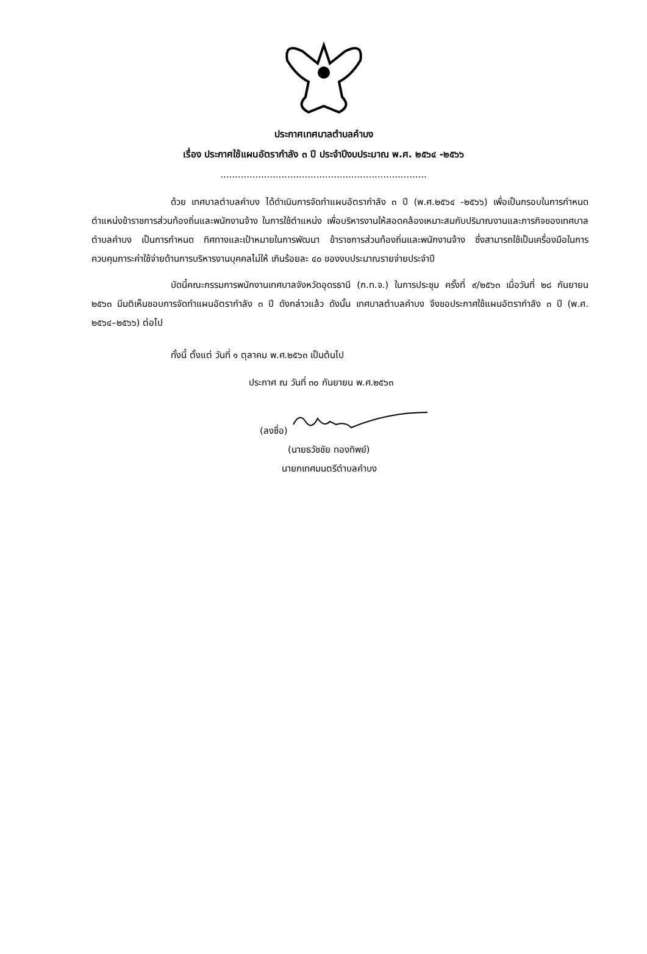ประกาศเทศบาลตำบลคำบง
เรื่อง ประกาศใช้แผนอัตรากำลัง ๓ ปี ประจำปีงบประมาณ พ.ศ. ๒๕๖๔ -๒๕๖๖
.......................................................................
ด้วย เทศบาลตำบลคำบง ได้ดำเนินการจัดทำแผนอัตรากำลัง ๓ ปี (พ.ศ.๒๕๖๔ -๒๕๖๖) เพื่อเป็นกรอบในการกำหนดตำแหน่งข้าราชการส่วนท้องถิ่นและพนักงานจ้าง ในการใช้ตำแหน่ง เพื่อบริหารงานให้สอดคล้องเหมาะสมกับปริมาณงานและภารกิจของเทศบาลตำบลคำบง เป็นการกำหนด ทิศทางและเป้าหมายในการพัฒนา ข้าราชการส่วนท้องถิ่นและพนักงานจ้าง ซึ่งสามารถใช้เป็นเครื่องมือในการ ควบคุมภาระค่าใช้จ่ายด้านการบริหารงานบุคคลไม่ให้ เกินร้อยละ ๔๐ ของงบประมาณรายจ่ายประจำปี
บัดนี้คณะกรรมการพนักงานเทศบาลจังหวัดอุดรธานี (ก.ท.จ.) ในการประชุม ครั้งที่ ๙/๒๕๖๓ เมื่อวันที่ ๒๘ กันยายน ๒๕๖๓ มีมติเห็นชอบการจัดทำแผนอัตรากำลัง ๓ ปี ดังกล่าวแล้ว ดังนั้น เทศบาลตำบลคำบง จึงขอประกาศใช้แผนอัตรากำลัง ๓ ปี (พ.ศ. ๒๕๖๔–๒๕๖๖) ต่อไป
ทั้งนี้ ตั้งแต่ วันที่ ๑ ตุลาคม พ.ศ.๒๕๖๓ เป็นต้นไป
ประกาศ ณ วันที่ ๓๐ กันยายน พ.ศ.๒๕๖๓
(ลงชื่อ)
(นายธวัชชัย ทองทิพย์)
นายกเทศมนตรีตำบลคำบง